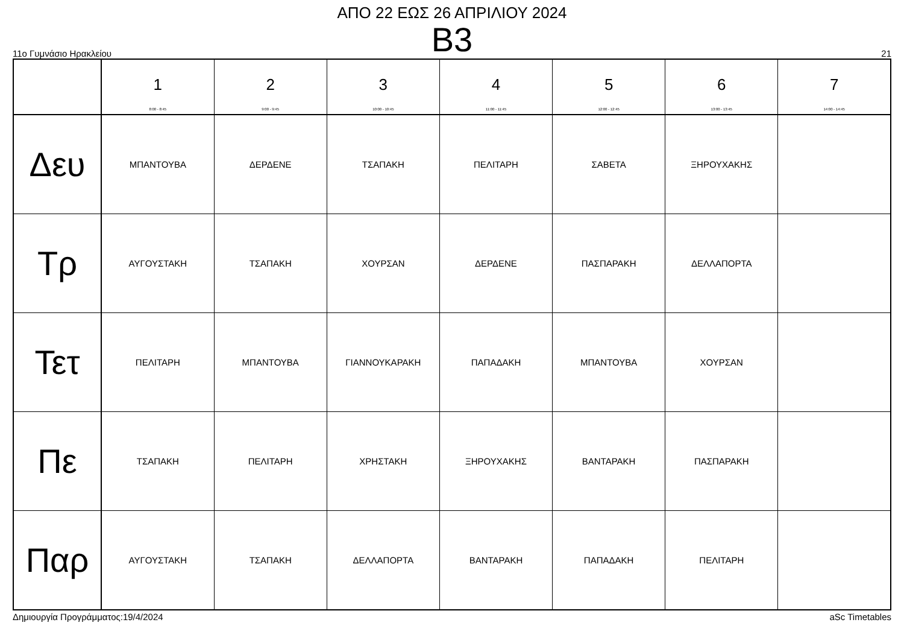ΑΠΟ 22 ΕΩΣ 26 ΑΠΡΙΛΙΟΥ 2024
Β3
11ο Γυμνάσιο Ηρακλείου 21
| | 1 8:00 - 8:45 | 2 9:00 - 9:45 | 3 10:00 - 10:45 | 4 11:00 - 11:45 | 5 12:00 - 12:45 | 6 13:00 - 13:45 | 7 14:00 - 14:45 |
| --- | --- | --- | --- | --- | --- | --- | --- |
| Δευ | ΜΠΑΝΤΟΥΒΑ | ΔΕΡΔΕΝΕ | ΤΣΑΠΑΚΗ | ΠΕΛΙΤΑΡΗ | ΣΑΒΕΤΑ | ΞΗΡΟΥΧΑΚΗΣ | |
| Τρ | ΑΥΓΟΥΣΤΑΚΗ | ΤΣΑΠΑΚΗ | ΧΟΥΡΣΑΝ | ΔΕΡΔΕΝΕ | ΠΑΣΠΑΡΑΚΗ | ΔΕΛΛΑΠΟΡΤΑ | |
| Τετ | ΠΕΛΙΤΑΡΗ | ΜΠΑΝΤΟΥΒΑ | ΓΙΑΝΝΟΥΚΑΡΑΚΗ | ΠΑΠΑΔΑΚΗ | ΜΠΑΝΤΟΥΒΑ | ΧΟΥΡΣΑΝ | |
| Πε | ΤΣΑΠΑΚΗ | ΠΕΛΙΤΑΡΗ | ΧΡΗΣΤΑΚΗ | ΞΗΡΟΥΧΑΚΗΣ | ΒΑΝΤΑΡΑΚΗ | ΠΑΣΠΑΡΑΚΗ | |
| Παρ | ΑΥΓΟΥΣΤΑΚΗ | ΤΣΑΠΑΚΗ | ΔΕΛΛΑΠΟΡΤΑ | ΒΑΝΤΑΡΑΚΗ | ΠΑΠΑΔΑΚΗ | ΠΕΛΙΤΑΡΗ | |
Δημιουργία Προγράμματος:19/4/2024 aSc Timetables